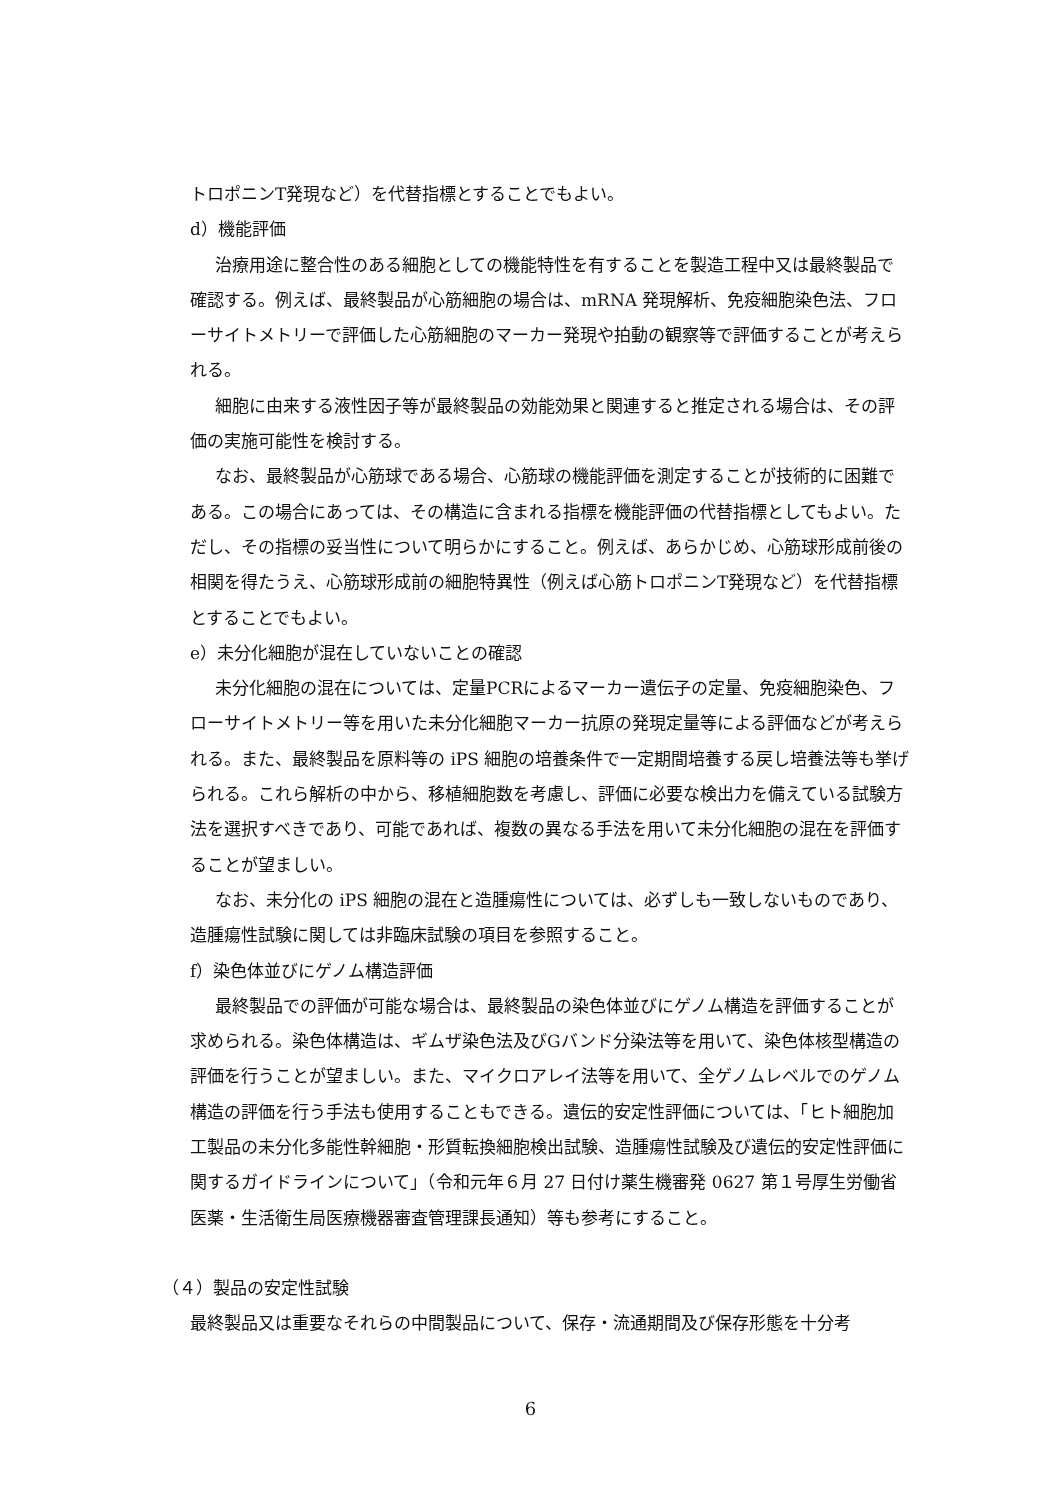トロポニンT発現など）を代替指標とすることでもよい。
d）機能評価
治療用途に整合性のある細胞としての機能特性を有することを製造工程中又は最終製品で確認する。例えば、最終製品が心筋細胞の場合は、mRNA 発現解析、免疫細胞染色法、フローサイトメトリーで評価した心筋細胞のマーカー発現や拍動の観察等で評価することが考えられる。
細胞に由来する液性因子等が最終製品の効能効果と関連すると推定される場合は、その評価の実施可能性を検討する。
なお、最終製品が心筋球である場合、心筋球の機能評価を測定することが技術的に困難である。この場合にあっては、その構造に含まれる指標を機能評価の代替指標としてもよい。ただし、その指標の妥当性について明らかにすること。例えば、あらかじめ、心筋球形成前後の相関を得たうえ、心筋球形成前の細胞特異性（例えば心筋トロポニンT発現など）を代替指標とすることでもよい。
e）未分化細胞が混在していないことの確認
未分化細胞の混在については、定量PCRによるマーカー遺伝子の定量、免疫細胞染色、フローサイトメトリー等を用いた未分化細胞マーカー抗原の発現定量等による評価などが考えられる。また、最終製品を原料等の iPS 細胞の培養条件で一定期間培養する戻し培養法等も挙げられる。これら解析の中から、移植細胞数を考慮し、評価に必要な検出力を備えている試験方法を選択すべきであり、可能であれば、複数の異なる手法を用いて未分化細胞の混在を評価することが望ましい。
なお、未分化の iPS 細胞の混在と造腫瘍性については、必ずしも一致しないものであり、造腫瘍性試験に関しては非臨床試験の項目を参照すること。
f）染色体並びにゲノム構造評価
最終製品での評価が可能な場合は、最終製品の染色体並びにゲノム構造を評価することが求められる。染色体構造は、ギムザ染色法及びGバンド分染法等を用いて、染色体核型構造の評価を行うことが望ましい。また、マイクロアレイ法等を用いて、全ゲノムレベルでのゲノム構造の評価を行う手法も使用することもできる。遺伝的安定性評価については、「ヒト細胞加工製品の未分化多能性幹細胞・形質転換細胞検出試験、造腫瘍性試験及び遺伝的安定性評価に関するガイドラインについて」（令和元年６月 27 日付け薬生機審発 0627 第１号厚生労働省医薬・生活衛生局医療機器審査管理課長通知）等も参考にすること。
（４）製品の安定性試験
最終製品又は重要なそれらの中間製品について、保存・流通期間及び保存形態を十分考
6